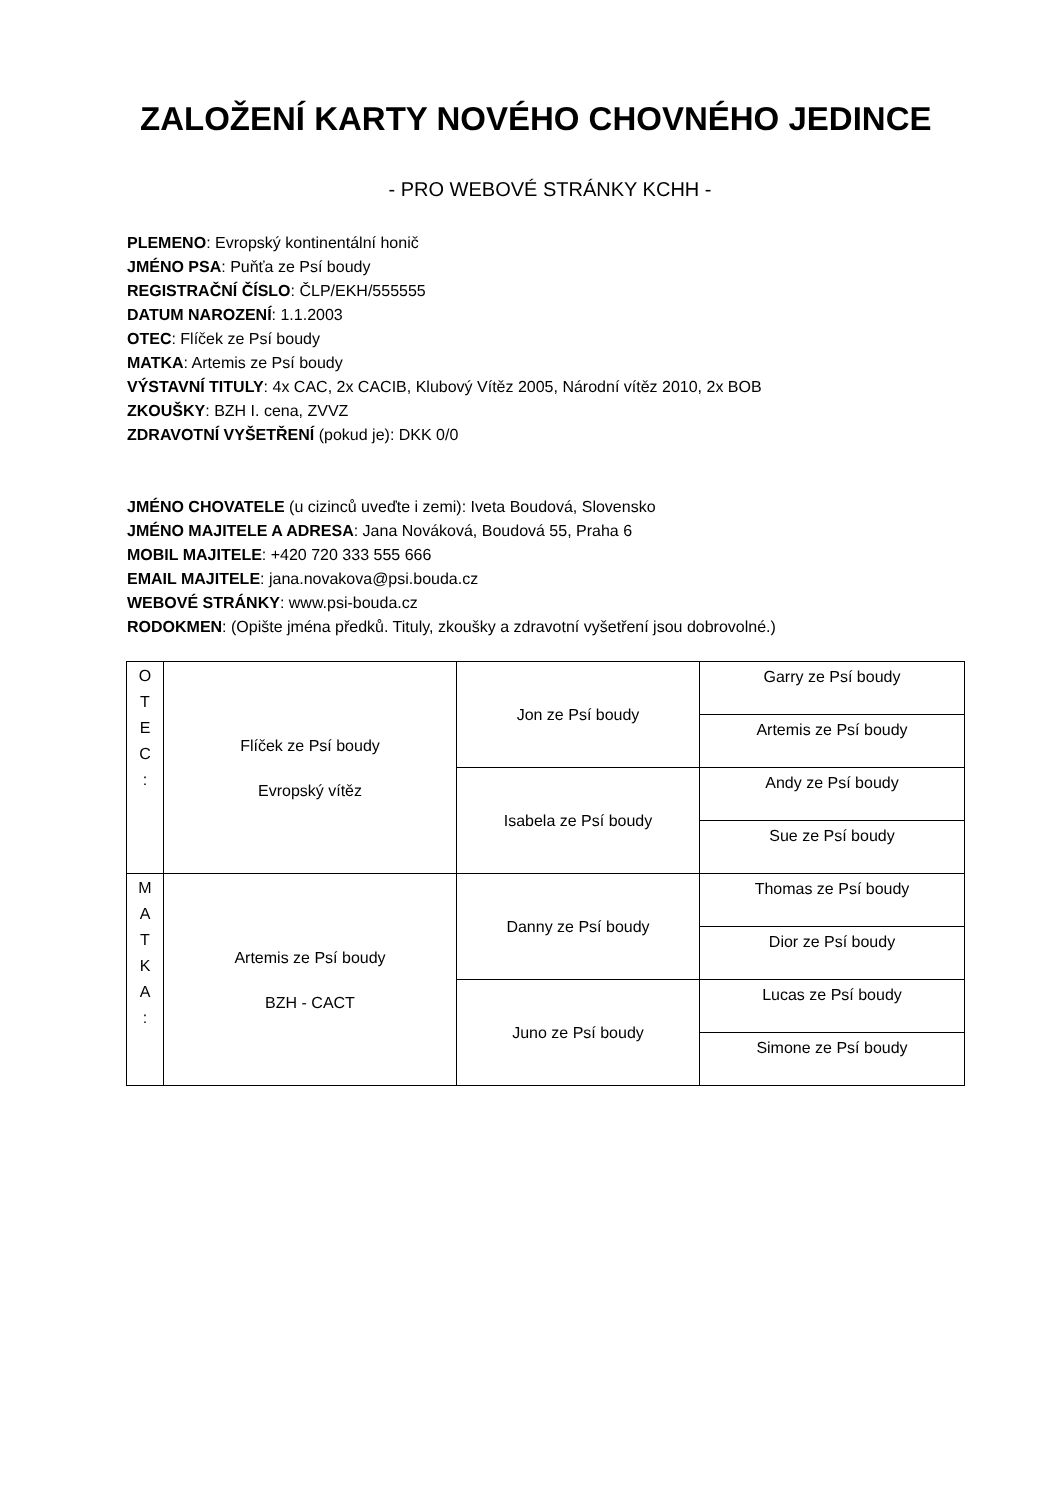ZALOŽENÍ KARTY NOVÉHO CHOVNÉHO JEDINCE
- PRO WEBOVÉ STRÁNKY KCHH -
PLEMENO: Evropský kontinentální honič
JMÉNO PSA: Puňťa ze Psí boudy
REGISTRAČNÍ ČÍSLO: ČLP/EKH/555555
DATUM NAROZENÍ: 1.1.2003
OTEC: Flíček ze Psí boudy
MATKA: Artemis ze Psí boudy
VÝSTAVNÍ TITULY: 4x CAC, 2x CACIB, Klubový Vítěz 2005, Národní vítěz 2010, 2x BOB
ZKOUŠKY: BZH I. cena, ZVVZ
ZDRAVOTNÍ VYŠETŘENÍ (pokud je): DKK 0/0
JMÉNO CHOVATELE (u cizinců uveďte i zemi): Iveta Boudová, Slovensko
JMÉNO MAJITELE A ADRESA: Jana Nováková, Boudová 55, Praha 6
MOBIL MAJITELE: +420 720 333 555 666
EMAIL MAJITELE: jana.novakova@psi.bouda.cz
WEBOVÉ STRÁNKY: www.psi-bouda.cz
RODOKMEN: (Opište jména předků. Tituly, zkoušky a zdravotní vyšetření jsou dobrovolné.)
| O T E C : | Flíček ze Psí boudy Evropský vítěz | Jon ze Psí boudy | Garry ze Psí boudy |
| | | | Artemis ze Psí boudy |
| | | Isabela ze Psí boudy | Andy ze Psí boudy |
| | | | Sue ze Psí boudy |
| M A T K A : | Artemis ze Psí boudy BZH - CACT | Danny ze Psí boudy | Thomas ze Psí boudy |
| | | | Dior ze Psí boudy |
| | | Juno ze Psí boudy | Lucas ze Psí boudy |
| | | | Simone ze Psí boudy |